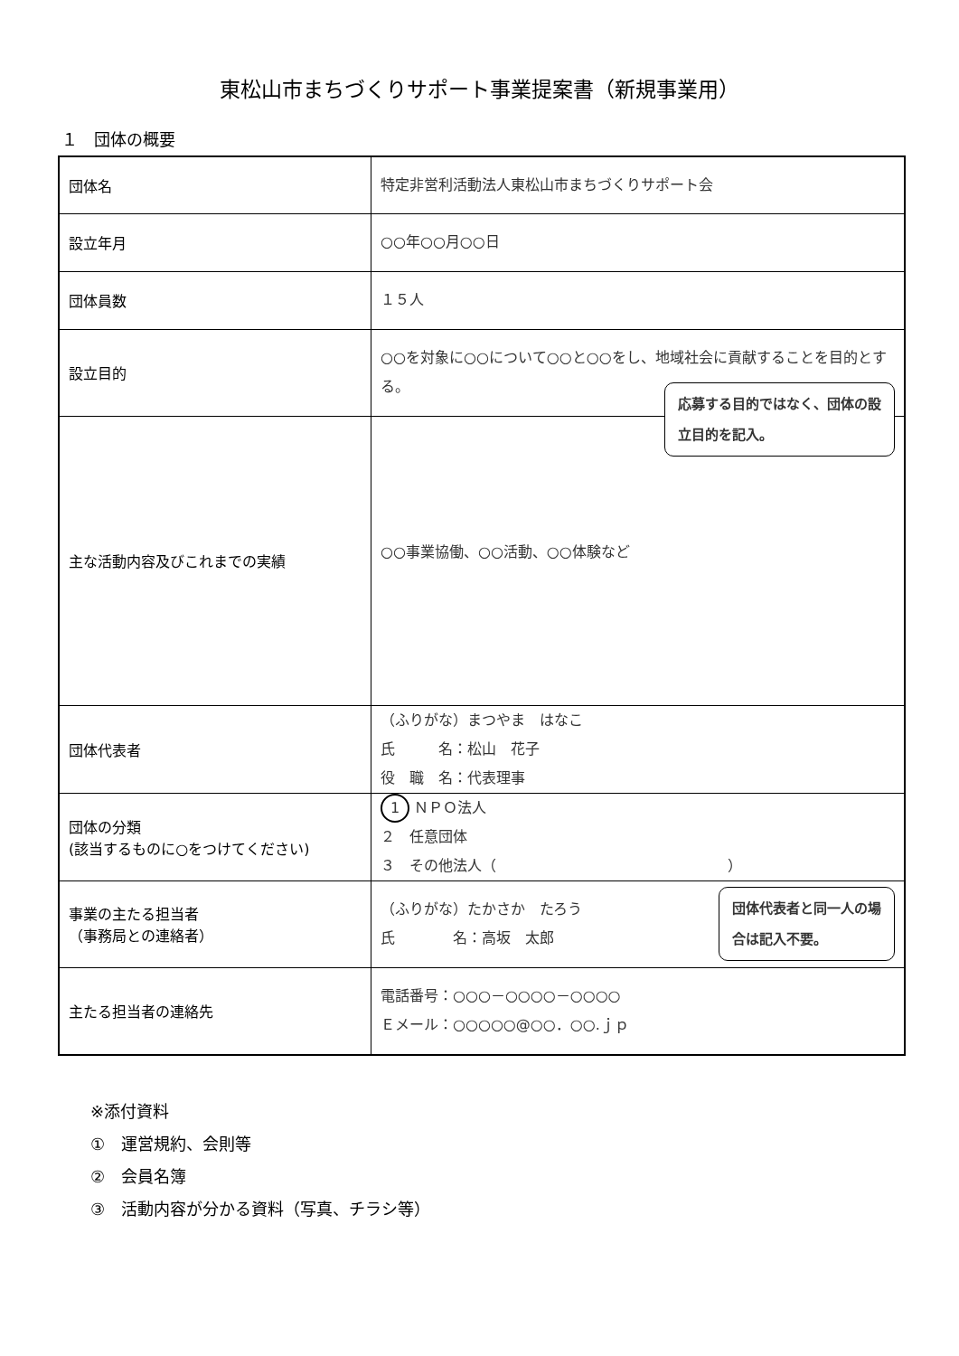東松山市まちづくりサポート事業提案書（新規事業用）
１　団体の概要
| 団体名 | 特定非営利活動法人東松山市まちづくりサポート会 |
| 設立年月 | ○○年○○月○○日 |
| 団体員数 | １５人 |
| 設立目的 | ○○を対象に○○について○○と○○をし、地域社会に貢献することを目的とする。 |
| 主な活動内容及びこれまでの実績 | 応募する目的ではなく、団体の設 立目的を記入。 ○○事業協働、○○活動、○○体験など |
| 団体代表者 | （ふりがな）まつやま はなこ 氏 名：松山 花子 役 職 名：代表理事 |
| 団体の分類 (該当するものに○をつけてください) | 1 ＮＰＯ法人 ２ 任意団体 ３ その他法人（ ） |
| 事業の主たる担当者 （事務局との連絡者） | （ふりがな）たかさか たろう 氏 名：高坂 太郎 団体代表者と同一人の場 合は記入不要。 |
| 主たる担当者の連絡先 | 電話番号：○○○－○○○○－○○○○ Ｅメール：○○○○○@○○．○○.ｊｐ |
※添付資料
①　運営規約、会則等
②　会員名簿
③　活動内容が分かる資料（写真、チラシ等）